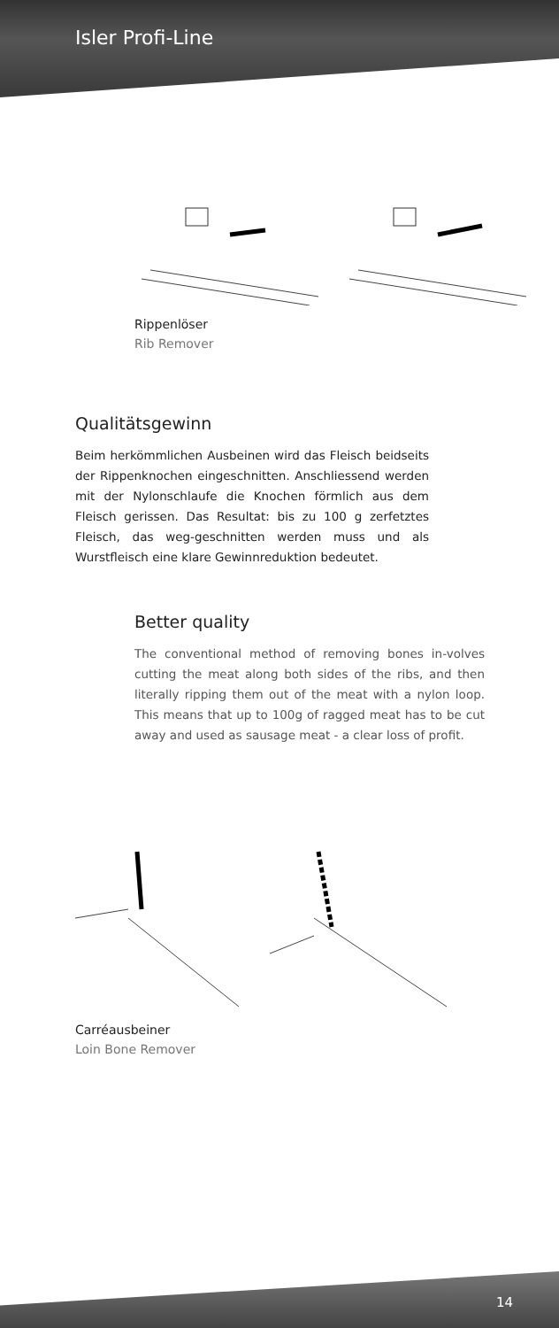Isler Profi-Line
Rippenlöser
Rib Remover
Qualitätsgewinn
Beim herkömmlichen Ausbeinen wird das Fleisch beidseits der Rippenknochen eingeschnitten. Anschliessend werden mit der Nylonschlaufe die Knochen förmlich aus dem Fleisch gerissen. Das Resultat: bis zu 100 g zerfetztes Fleisch, das weg-geschnitten werden muss und als Wurstfleisch eine klare Gewinnreduktion bedeutet.
Better quality
The conventional method of removing bones in-volves cutting the meat along both sides of the ribs, and then literally ripping them out of the meat with a nylon loop. This means that up to 100g of ragged meat has to be cut away and used as sausage meat - a clear loss of profit.
Carréausbeiner
Loin Bone Remover
14